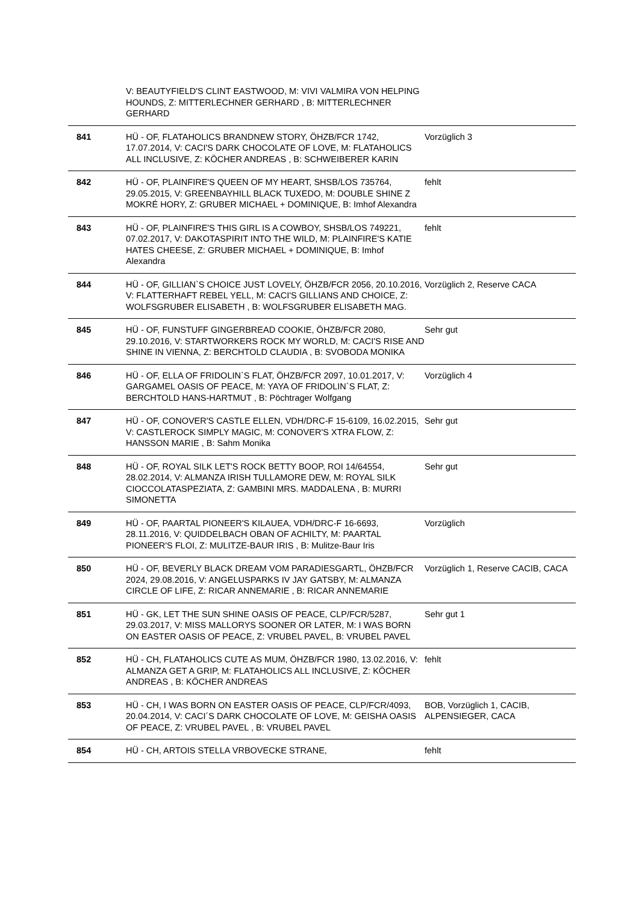| | V: BEAUTYFIELD'S CLINT EASTWOOD, M: VIVI VALMIRA VON HELPING HOUNDS, Z: MITTERLECHNER GERHARD , B: MITTERLECHNER GERHARD | |
| 841 | HÜ - OF, FLATAHOLICS BRANDNEW STORY, ÖHZB/FCR 1742, 17.07.2014, V: CACI'S DARK CHOCOLATE OF LOVE, M: FLATAHOLICS ALL INCLUSIVE, Z: KÖCHER ANDREAS , B: SCHWEIBERER KARIN | Vorzüglich 3 |
| 842 | HÜ - OF, PLAINFIRE'S QUEEN OF MY HEART, SHSB/LOS 735764, 29.05.2015, V: GREENBAYHILL BLACK TUXEDO, M: DOUBLE SHINE Z MOKRÉ HORY, Z: GRUBER MICHAEL + DOMINIQUE, B: Imhof Alexandra | fehlt |
| 843 | HÜ - OF, PLAINFIRE'S THIS GIRL IS A COWBOY, SHSB/LOS 749221, 07.02.2017, V: DAKOTASPIRIT INTO THE WILD, M: PLAINFIRE'S KATIE HATES CHEESE, Z: GRUBER MICHAEL + DOMINIQUE, B: Imhof Alexandra | fehlt |
| 844 | HÜ - OF, GILLIAN`S CHOICE JUST LOVELY, ÖHZB/FCR 2056, 20.10.2016, V: FLATTERHAFT REBEL YELL, M: CACI'S GILLIANS AND CHOICE, Z: WOLFSGRUBER ELISABETH , B: WOLFSGRUBER ELISABETH MAG. | Vorzüglich 2, Reserve CACA |
| 845 | HÜ - OF, FUNSTUFF GINGERBREAD COOKIE, ÖHZB/FCR 2080, 29.10.2016, V: STARTWORKERS ROCK MY WORLD, M: CACI'S RISE AND SHINE IN VIENNA, Z: BERCHTOLD CLAUDIA , B: SVOBODA MONIKA | Sehr gut |
| 846 | HÜ - OF, ELLA OF FRIDOLIN`S FLAT, ÖHZB/FCR 2097, 10.01.2017, V: GARGAMEL OASIS OF PEACE, M: YAYA OF FRIDOLIN`S FLAT, Z: BERCHTOLD HANS-HARTMUT , B: Pöchtrager Wolfgang | Vorzüglich 4 |
| 847 | HÜ - OF, CONOVER'S CASTLE ELLEN, VDH/DRC-F 15-6109, 16.02.2015, V: CASTLEROCK SIMPLY MAGIC, M: CONOVER'S XTRA FLOW, Z: HANSSON MARIE , B: Sahm Monika | Sehr gut |
| 848 | HÜ - OF, ROYAL SILK LET'S ROCK BETTY BOOP, ROI 14/64554, 28.02.2014, V: ALMANZA IRISH TULLAMORE DEW, M: ROYAL SILK CIOCCOLATASPEZIATA, Z: GAMBINI MRS. MADDALENA , B: MURRI SIMONETTA | Sehr gut |
| 849 | HÜ - OF, PAARTAL PIONEER'S KILAUEA, VDH/DRC-F 16-6693, 28.11.2016, V: QUIDDELBACH OBAN OF ACHILTY, M: PAARTAL PIONEER'S FLOI, Z: MULITZE-BAUR IRIS , B: Mulitze-Baur Iris | Vorzüglich |
| 850 | HÜ - OF, BEVERLY BLACK DREAM VOM PARADIESGARTL, ÖHZB/FCR 2024, 29.08.2016, V: ANGELUSPARKS IV JAY GATSBY, M: ALMANZA CIRCLE OF LIFE, Z: RICAR ANNEMARIE , B: RICAR ANNEMARIE | Vorzüglich 1, Reserve CACIB, CACA |
| 851 | HÜ - GK, LET THE SUN SHINE OASIS OF PEACE, CLP/FCR/5287, 29.03.2017, V: MISS MALLORYS SOONER OR LATER, M: I WAS BORN ON EASTER OASIS OF PEACE, Z: VRUBEL PAVEL, B: VRUBEL PAVEL | Sehr gut 1 |
| 852 | HÜ - CH, FLATAHOLICS CUTE AS MUM, ÖHZB/FCR 1980, 13.02.2016, V: ALMANZA GET A GRIP, M: FLATAHOLICS ALL INCLUSIVE, Z: KÖCHER ANDREAS , B: KÖCHER ANDREAS | fehlt |
| 853 | HÜ - CH, I WAS BORN ON EASTER OASIS OF PEACE, CLP/FCR/4093, 20.04.2014, V: CACI´S DARK CHOCOLATE OF LOVE, M: GEISHA OASIS OF PEACE, Z: VRUBEL PAVEL , B: VRUBEL PAVEL | BOB, Vorzüglich 1, CACIB, ALPENSIEGER, CACA |
| 854 | HÜ - CH, ARTOIS STELLA VRBOVECKE STRANE, | fehlt |